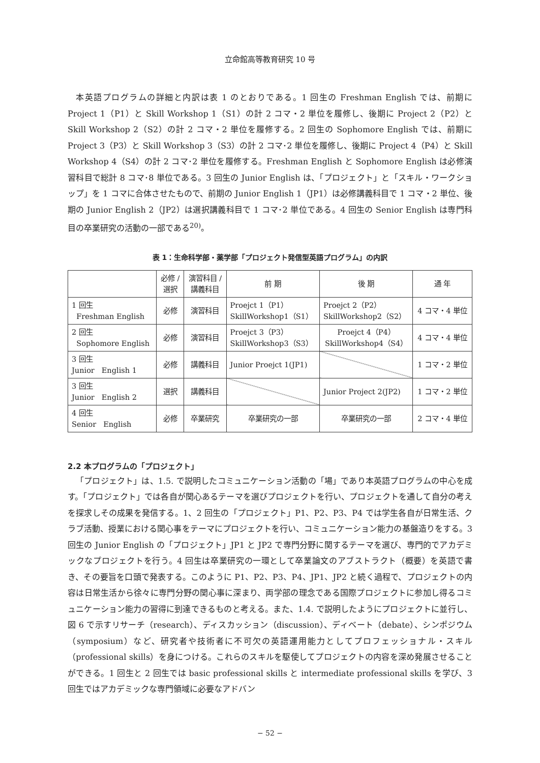立命館高等教育研究 10 号
本英語プログラムの詳細と内訳は表 1 のとおりである。1 回生の Freshman English では、前期に Project 1（P1）と Skill Workshop 1（S1）の計 2 コマ・2 単位を履修し、後期に Project 2（P2）と Skill Workshop 2（S2）の計 2 コマ・2 単位を履修する。2 回生の Sophomore English では、前期に Project 3（P3）と Skill Workshop 3（S3）の計 2 コマ･2 単位を履修し、後期に Project 4（P4）と Skill Workshop 4（S4）の計 2 コマ･2 単位を履修する。Freshman English と Sophomore English は必修演習科目で総計 8 コマ･8 単位である。3 回生の Junior English は、「プロジェクト」と「スキル・ワークショップ」を 1 コマに合体させたもので、前期の Junior English 1（JP1）は必修講義科目で 1 コマ・2 単位、後期の Junior English 2（JP2）は選択講義科目で 1 コマ･2 単位である。4 回生の Senior English は専門科目の卒業研究の活動の一部である<sup>20)</sup>。
表 1：生命科学部・薬学部「プロジェクト発信型英語プログラム」の内訳
| | 必修 / 選択 | 演習科目 / 講義科目 | 前 期 | 後 期 | 通 年 |
| --- | --- | --- | --- | --- | --- |
| 1 回生 Freshman English | 必修 | 演習科目 | Proejct 1（P1） SkillWorkshop1（S1） | Proejct 2（P2） SkillWorkshop2（S2） | 4 コマ・4 単位 |
| 2 回生 Sophomore English | 必修 | 演習科目 | Proejct 3（P3） SkillWorkshop3（S3） | Proejct 4（P4） SkillWorkshop4（S4） | 4 コマ・4 単位 |
| 3 回生 Junior English 1 | 必修 | 講義科目 | Junior Proejct 1(JP1) | | 1 コマ・2 単位 |
| 3 回生 Junior English 2 | 選択 | 講義科目 | | Junior Project 2(JP2) | 1 コマ・2 単位 |
| 4 回生 Senior English | 必修 | 卒業研究 | 卒業研究の一部 | 卒業研究の一部 | 2 コマ・4 単位 |
2.2 本プログラムの「プロジェクト」
「プロジェクト」は、1.5. で説明したコミュニケーション活動の「場」であり本英語プログラムの中心を成す。「プロジェクト」では各自が関心あるテーマを選びプロジェクトを行い、プロジェクトを通して自分の考えを探求しその成果を発信する。1、2 回生の「プロジェクト」P1、P2、P3、P4 では学生各自が日常生活、クラブ活動、授業における関心事をテーマにプロジェクトを行い、コミュニケーション能力の基盤造りをする。3 回生の Junior English の「プロジェクト」JP1 と JP2 で専門分野に関するテーマを選び、専門的でアカデミックなプロジェクトを行う。4 回生は卒業研究の一環として卒業論文のアブストラクト（概要）を英語で書き、その要旨を口頭で発表する。このように P1、P2、P3、P4、JP1、JP2 と続く過程で、プロジェクトの内容は日常生活から徐々に専門分野の関心事に深まり、両学部の理念である国際プロジェクトに参加し得るコミュニケーション能力の習得に到達できるものと考える。また、1.4. で説明したようにプロジェクトに並行し、図 6 で示すリサーチ（research）、ディスカッション（discussion）、ディベート（debate）、シンポジウム（symposium）など、研究者や技術者に不可欠の英語運用能力としてプロフェッショナル・スキル（professional skills）を身につける。これらのスキルを駆使してプロジェクトの内容を深め発展させることができる。1 回生と 2 回生では basic professional skills と intermediate professional skills を学び、3 回生ではアカデミックな専門領域に必要なアドバン
− 52 −